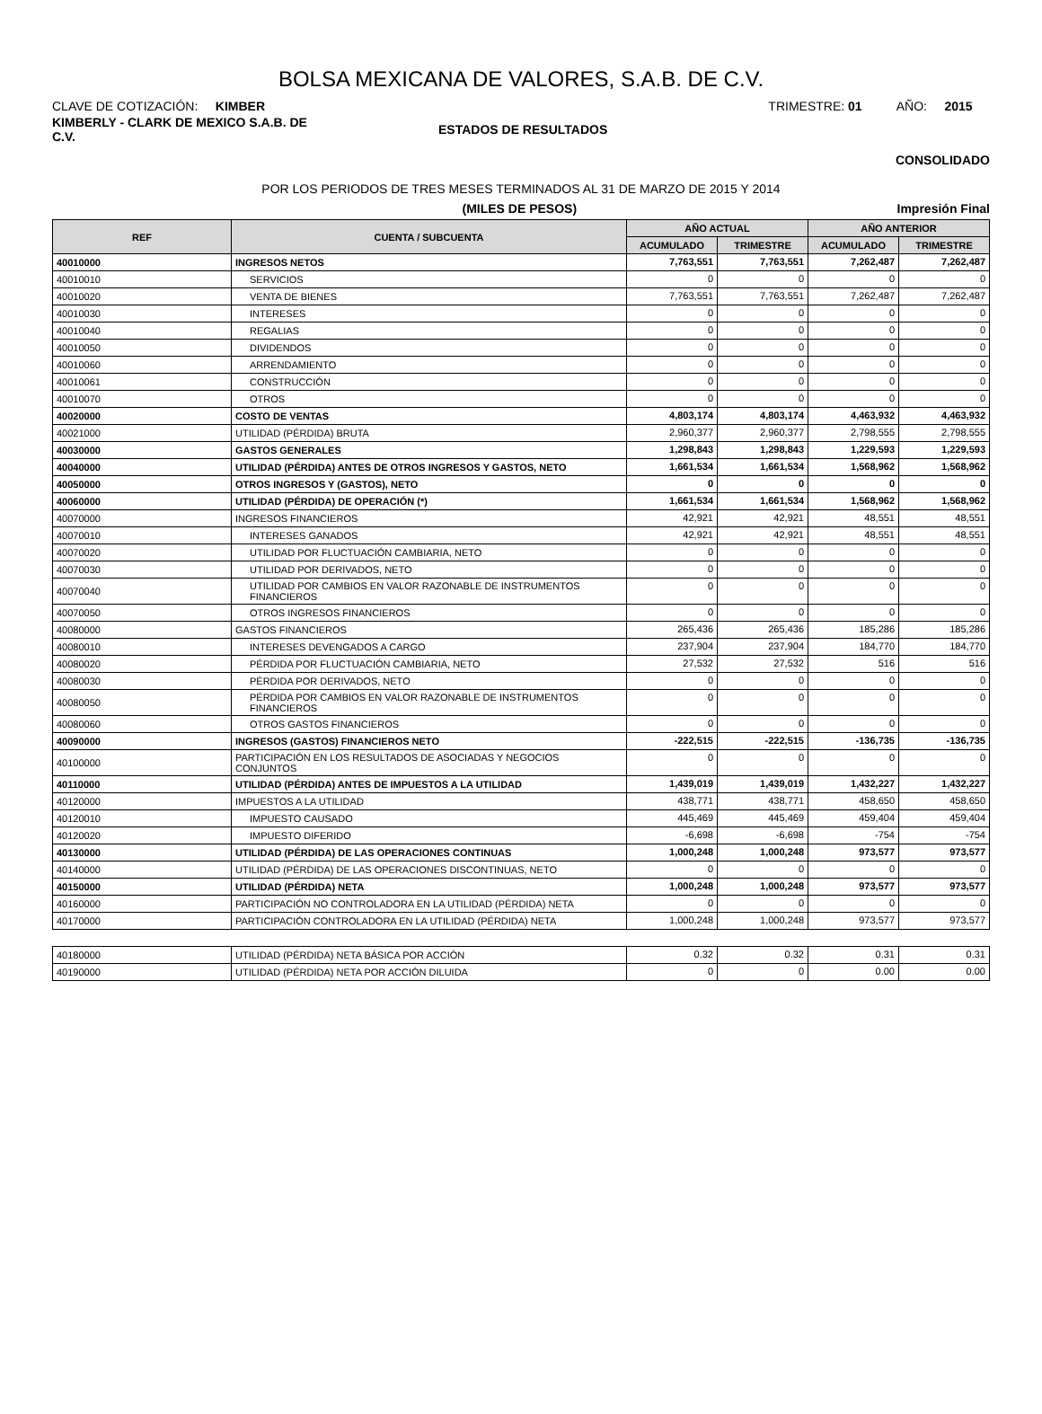BOLSA MEXICANA DE VALORES, S.A.B. DE C.V.
CLAVE DE COTIZACIÓN: KIMBER
TRIMESTRE: 01 AÑO: 2015
KIMBERLY - CLARK DE MEXICO S.A.B. DE C.V.
ESTADOS DE RESULTADOS
CONSOLIDADO
POR LOS PERIODOS DE TRES MESES TERMINADOS AL 31 DE MARZO DE 2015 Y 2014
(MILES DE PESOS) Impresión Final
| REF | CUENTA / SUBCUENTA | AÑO ACTUAL | | AÑO ANTERIOR | |
| --- | --- | --- | --- | --- | --- |
| | | ACUMULADO | TRIMESTRE | ACUMULADO | TRIMESTRE |
| 40010000 | INGRESOS NETOS | 7,763,551 | 7,763,551 | 7,262,487 | 7,262,487 |
| 40010010 | SERVICIOS | 0 | 0 | 0 | 0 |
| 40010020 | VENTA DE BIENES | 7,763,551 | 7,763,551 | 7,262,487 | 7,262,487 |
| 40010030 | INTERESES | 0 | 0 | 0 | 0 |
| 40010040 | REGALIAS | 0 | 0 | 0 | 0 |
| 40010050 | DIVIDENDOS | 0 | 0 | 0 | 0 |
| 40010060 | ARRENDAMIENTO | 0 | 0 | 0 | 0 |
| 40010061 | CONSTRUCCIÓN | 0 | 0 | 0 | 0 |
| 40010070 | OTROS | 0 | 0 | 0 | 0 |
| 40020000 | COSTO DE VENTAS | 4,803,174 | 4,803,174 | 4,463,932 | 4,463,932 |
| 40021000 | UTILIDAD (PÉRDIDA) BRUTA | 2,960,377 | 2,960,377 | 2,798,555 | 2,798,555 |
| 40030000 | GASTOS GENERALES | 1,298,843 | 1,298,843 | 1,229,593 | 1,229,593 |
| 40040000 | UTILIDAD (PÉRDIDA) ANTES DE OTROS INGRESOS Y GASTOS, NETO | 1,661,534 | 1,661,534 | 1,568,962 | 1,568,962 |
| 40050000 | OTROS INGRESOS Y (GASTOS), NETO | 0 | 0 | 0 | 0 |
| 40060000 | UTILIDAD (PÉRDIDA) DE OPERACIÓN (*) | 1,661,534 | 1,661,534 | 1,568,962 | 1,568,962 |
| 40070000 | INGRESOS FINANCIEROS | 42,921 | 42,921 | 48,551 | 48,551 |
| 40070010 | INTERESES GANADOS | 42,921 | 42,921 | 48,551 | 48,551 |
| 40070020 | UTILIDAD POR FLUCTUACIÓN CAMBIARIA, NETO | 0 | 0 | 0 | 0 |
| 40070030 | UTILIDAD POR DERIVADOS, NETO | 0 | 0 | 0 | 0 |
| 40070040 | UTILIDAD POR CAMBIOS EN VALOR RAZONABLE DE INSTRUMENTOS FINANCIEROS | 0 | 0 | 0 | 0 |
| 40070050 | OTROS INGRESOS FINANCIEROS | 0 | 0 | 0 | 0 |
| 40080000 | GASTOS FINANCIEROS | 265,436 | 265,436 | 185,286 | 185,286 |
| 40080010 | INTERESES DEVENGADOS A CARGO | 237,904 | 237,904 | 184,770 | 184,770 |
| 40080020 | PÉRDIDA POR FLUCTUACIÓN CAMBIARIA, NETO | 27,532 | 27,532 | 516 | 516 |
| 40080030 | PÉRDIDA POR DERIVADOS, NETO | 0 | 0 | 0 | 0 |
| 40080050 | PÉRDIDA POR CAMBIOS EN VALOR RAZONABLE DE INSTRUMENTOS FINANCIEROS | 0 | 0 | 0 | 0 |
| 40080060 | OTROS GASTOS FINANCIEROS | 0 | 0 | 0 | 0 |
| 40090000 | INGRESOS (GASTOS) FINANCIEROS NETO | -222,515 | -222,515 | -136,735 | -136,735 |
| 40100000 | PARTICIPACIÓN EN LOS RESULTADOS DE ASOCIADAS Y NEGOCIOS CONJUNTOS | 0 | 0 | 0 | 0 |
| 40110000 | UTILIDAD (PÉRDIDA) ANTES DE IMPUESTOS A LA UTILIDAD | 1,439,019 | 1,439,019 | 1,432,227 | 1,432,227 |
| 40120000 | IMPUESTOS A LA UTILIDAD | 438,771 | 438,771 | 458,650 | 458,650 |
| 40120010 | IMPUESTO CAUSADO | 445,469 | 445,469 | 459,404 | 459,404 |
| 40120020 | IMPUESTO DIFERIDO | -6,698 | -6,698 | -754 | -754 |
| 40130000 | UTILIDAD (PÉRDIDA) DE LAS OPERACIONES CONTINUAS | 1,000,248 | 1,000,248 | 973,577 | 973,577 |
| 40140000 | UTILIDAD (PÉRDIDA) DE LAS OPERACIONES DISCONTINUAS, NETO | 0 | 0 | 0 | 0 |
| 40150000 | UTILIDAD (PÉRDIDA) NETA | 1,000,248 | 1,000,248 | 973,577 | 973,577 |
| 40160000 | PARTICIPACIÓN NO CONTROLADORA EN LA UTILIDAD (PÉRDIDA) NETA | 0 | 0 | 0 | 0 |
| 40170000 | PARTICIPACIÓN CONTROLADORA EN LA UTILIDAD (PÉRDIDA) NETA | 1,000,248 | 1,000,248 | 973,577 | 973,577 |
| 40180000 | UTILIDAD (PÉRDIDA) NETA BÁSICA POR ACCIÓN | 0.32 | 0.32 | 0.31 | 0.31 |
| 40190000 | UTILIDAD (PÉRDIDA) NETA POR ACCIÓN DILUIDA | 0 | 0 | 0.00 | 0.00 |